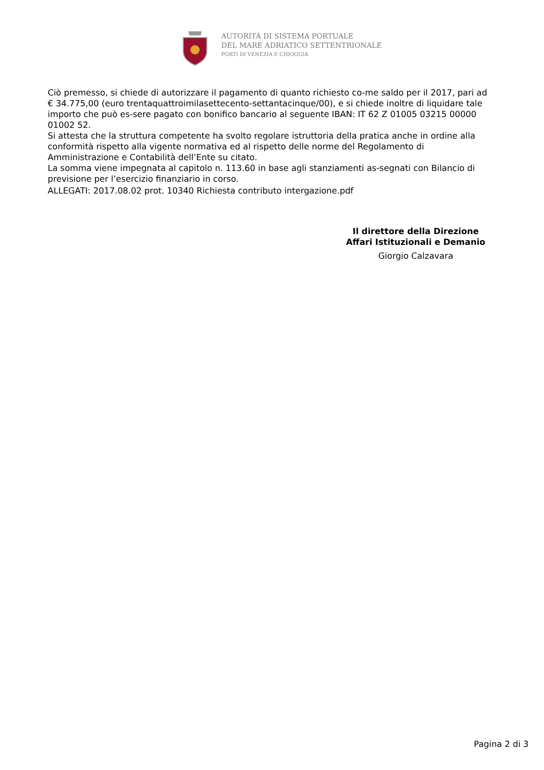AUTORITÀ DI SISTEMA PORTUALE
DEL MARE ADRIATICO SETTENTRIONALE
PORTI DI VENEZIA E CHIOGGIA
Ciò premesso, si chiede di autorizzare il pagamento di quanto richiesto co-me saldo per il 2017, pari ad € 34.775,00 (euro trentaquattroimilasettecento-settantacinque/00), e si chiede inoltre di liquidare tale importo che può es-sere pagato con bonifico bancario al seguente IBAN: IT 62 Z 01005 03215 00000 01002 52.
Si attesta che la struttura competente ha svolto regolare istruttoria della pratica anche in ordine alla conformità rispetto alla vigente normativa ed al rispetto delle norme del Regolamento di Amministrazione e Contabilità dell’Ente su citato.
La somma viene impegnata al capitolo n. 113.60 in base agli stanziamenti as-segnati con Bilancio di previsione per l’esercizio finanziario in corso.
ALLEGATI: 2017.08.02 prot. 10340 Richiesta contributo intergazione.pdf
Il direttore della Direzione
Affari Istituzionali e Demanio
Giorgio Calzavara
Pagina 2 di 3